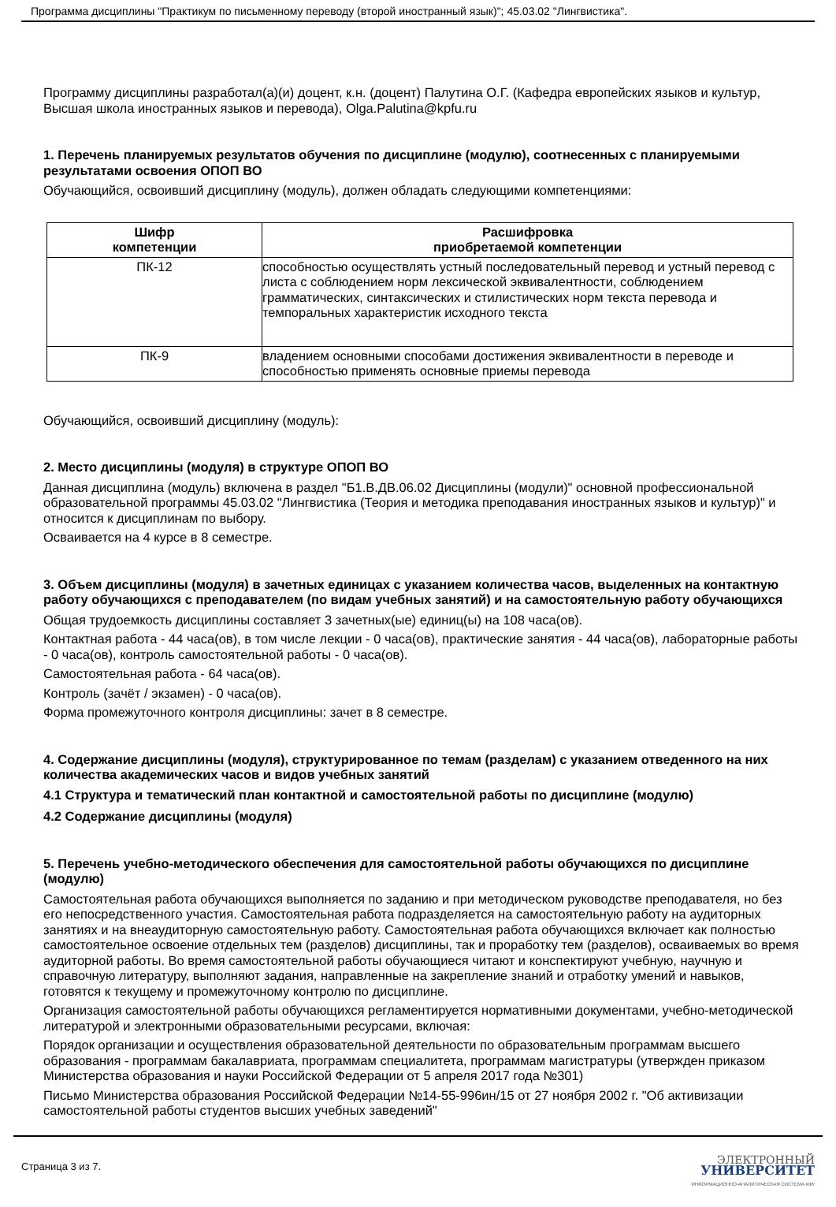Программа дисциплины "Практикум по письменному переводу (второй иностранный язык)"; 45.03.02 "Лингвистика".
Программу дисциплины разработал(а)(и) доцент, к.н. (доцент) Палутина О.Г. (Кафедра европейских языков и культур, Высшая школа иностранных языков и перевода), Olga.Palutina@kpfu.ru
1. Перечень планируемых результатов обучения по дисциплине (модулю), соотнесенных с планируемыми результатами освоения ОПОП ВО
Обучающийся, освоивший дисциплину (модуль), должен обладать следующими компетенциями:
| Шифр компетенции | Расшифровка приобретаемой компетенции |
| --- | --- |
| ПК-12 | способностью осуществлять устный последовательный перевод и устный перевод с листа с соблюдением норм лексической эквивалентности, соблюдением грамматических, синтаксических и стилистических норм текста перевода и темпоральных характеристик исходного текста |
| ПК-9 | владением основными способами достижения эквивалентности в переводе и способностью применять основные приемы перевода |
Обучающийся, освоивший дисциплину (модуль):
2. Место дисциплины (модуля) в структуре ОПОП ВО
Данная дисциплина (модуль) включена в раздел "Б1.В.ДВ.06.02 Дисциплины (модули)" основной профессиональной образовательной программы 45.03.02 "Лингвистика (Теория и методика преподавания иностранных языков и культур)" и относится к дисциплинам по выбору.
Осваивается на 4 курсе в 8 семестре.
3. Объем дисциплины (модуля) в зачетных единицах с указанием количества часов, выделенных на контактную работу обучающихся с преподавателем (по видам учебных занятий) и на самостоятельную работу обучающихся
Общая трудоемкость дисциплины составляет 3 зачетных(ые) единиц(ы) на 108 часа(ов).
Контактная работа - 44 часа(ов), в том числе лекции - 0 часа(ов), практические занятия - 44 часа(ов), лабораторные работы - 0 часа(ов), контроль самостоятельной работы - 0 часа(ов).
Самостоятельная работа - 64 часа(ов).
Контроль (зачёт / экзамен) - 0 часа(ов).
Форма промежуточного контроля дисциплины: зачет в 8 семестре.
4. Содержание дисциплины (модуля), структурированное по темам (разделам) с указанием отведенного на них количества академических часов и видов учебных занятий
4.1 Структура и тематический план контактной и самостоятельной работы по дисциплине (модулю)
4.2 Содержание дисциплины (модуля)
5. Перечень учебно-методического обеспечения для самостоятельной работы обучающихся по дисциплине (модулю)
Самостоятельная работа обучающихся выполняется по заданию и при методическом руководстве преподавателя, но без его непосредственного участия. Самостоятельная работа подразделяется на самостоятельную работу на аудиторных занятиях и на внеаудиторную самостоятельную работу. Самостоятельная работа обучающихся включает как полностью самостоятельное освоение отдельных тем (разделов) дисциплины, так и проработку тем (разделов), осваиваемых во время аудиторной работы. Во время самостоятельной работы обучающиеся читают и конспектируют учебную, научную и справочную литературу, выполняют задания, направленные на закрепление знаний и отработку умений и навыков, готовятся к текущему и промежуточному контролю по дисциплине.
Организация самостоятельной работы обучающихся регламентируется нормативными документами, учебно-методической литературой и электронными образовательными ресурсами, включая:
Порядок организации и осуществления образовательной деятельности по образовательным программам высшего образования - программам бакалавриата, программам специалитета, программам магистратуры (утвержден приказом Министерства образования и науки Российской Федерации от 5 апреля 2017 года №301)
Письмо Министерства образования Российской Федерации №14-55-996ин/15 от 27 ноября 2002 г. "Об активизации самостоятельной работы студентов высших учебных заведений"
Страница 3 из 7.
ЭЛЕКТРОННЫЙ
УНИВЕРСИТЕТ
ИНФОРМАЦИОННО-АНАЛИТИЧЕСКАЯ СИСТЕМА КФУ